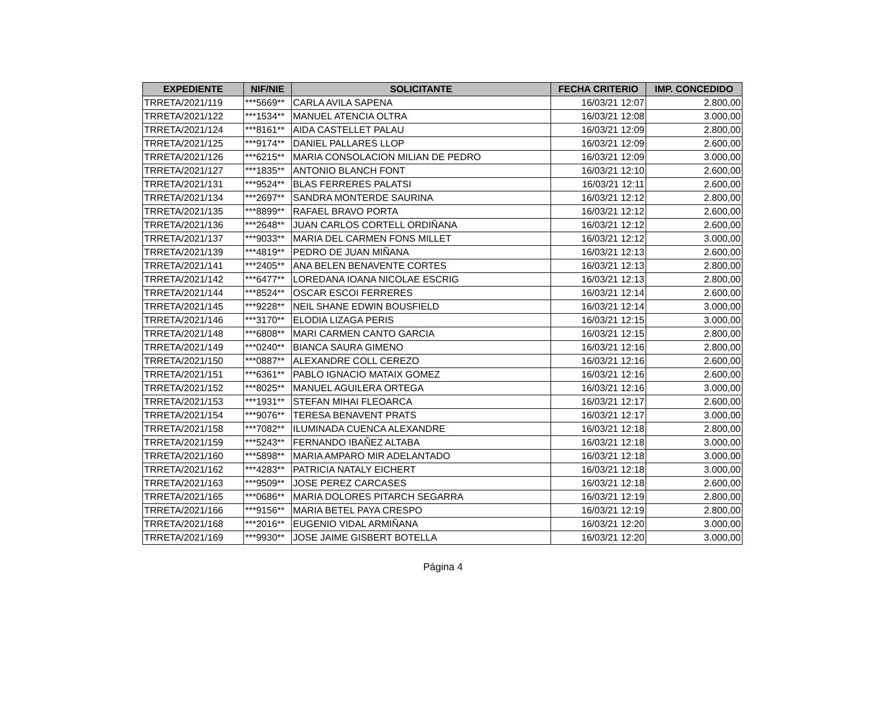| EXPEDIENTE | NIF/NIE | SOLICITANTE | FECHA CRITERIO | IMP. CONCEDIDO |
| --- | --- | --- | --- | --- |
| TRRETA/2021/119 | ***5669** | CARLA AVILA SAPENA | 16/03/21 12:07 | 2.800,00 |
| TRRETA/2021/122 | ***1534** | MANUEL ATENCIA OLTRA | 16/03/21 12:08 | 3.000,00 |
| TRRETA/2021/124 | ***8161** | AIDA CASTELLET PALAU | 16/03/21 12:09 | 2.800,00 |
| TRRETA/2021/125 | ***9174** | DANIEL PALLARES LLOP | 16/03/21 12:09 | 2.600,00 |
| TRRETA/2021/126 | ***6215** | MARIA CONSOLACION MILIAN DE PEDRO | 16/03/21 12:09 | 3.000,00 |
| TRRETA/2021/127 | ***1835** | ANTONIO BLANCH FONT | 16/03/21 12:10 | 2.600,00 |
| TRRETA/2021/131 | ***9524** | BLAS FERRERES PALATSI | 16/03/21 12:11 | 2.600,00 |
| TRRETA/2021/134 | ***2697** | SANDRA MONTERDE SAURINA | 16/03/21 12:12 | 2.800,00 |
| TRRETA/2021/135 | ***8899** | RAFAEL BRAVO PORTA | 16/03/21 12:12 | 2.600,00 |
| TRRETA/2021/136 | ***2648** | JUAN CARLOS CORTELL ORDIÑANA | 16/03/21 12:12 | 2.600,00 |
| TRRETA/2021/137 | ***9033** | MARIA DEL CARMEN FONS MILLET | 16/03/21 12:12 | 3.000,00 |
| TRRETA/2021/139 | ***4819** | PEDRO DE JUAN MIÑANA | 16/03/21 12:13 | 2.600,00 |
| TRRETA/2021/141 | ***2405** | ANA BELEN BENAVENTE CORTES | 16/03/21 12:13 | 2.800,00 |
| TRRETA/2021/142 | ***6477** | LOREDANA IOANA NICOLAE ESCRIG | 16/03/21 12:13 | 2.800,00 |
| TRRETA/2021/144 | ***8524** | OSCAR ESCOI FERRERES | 16/03/21 12:14 | 2.600,00 |
| TRRETA/2021/145 | ***9228** | NEIL SHANE EDWIN BOUSFIELD | 16/03/21 12:14 | 3.000,00 |
| TRRETA/2021/146 | ***3170** | ELODIA LIZAGA PERIS | 16/03/21 12:15 | 3.000,00 |
| TRRETA/2021/148 | ***6808** | MARI CARMEN CANTO GARCIA | 16/03/21 12:15 | 2.800,00 |
| TRRETA/2021/149 | ***0240** | BIANCA SAURA GIMENO | 16/03/21 12:16 | 2.800,00 |
| TRRETA/2021/150 | ***0887** | ALEXANDRE COLL CEREZO | 16/03/21 12:16 | 2.600,00 |
| TRRETA/2021/151 | ***6361** | PABLO IGNACIO MATAIX GOMEZ | 16/03/21 12:16 | 2.600,00 |
| TRRETA/2021/152 | ***8025** | MANUEL AGUILERA ORTEGA | 16/03/21 12:16 | 3.000,00 |
| TRRETA/2021/153 | ***1931** | STEFAN MIHAI FLEOARCA | 16/03/21 12:17 | 2.600,00 |
| TRRETA/2021/154 | ***9076** | TERESA BENAVENT PRATS | 16/03/21 12:17 | 3.000,00 |
| TRRETA/2021/158 | ***7082** | ILUMINADA CUENCA ALEXANDRE | 16/03/21 12:18 | 2.800,00 |
| TRRETA/2021/159 | ***5243** | FERNANDO IBAÑEZ ALTABA | 16/03/21 12:18 | 3.000,00 |
| TRRETA/2021/160 | ***5898** | MARIA AMPARO MIR ADELANTADO | 16/03/21 12:18 | 3.000,00 |
| TRRETA/2021/162 | ***4283** | PATRICIA NATALY EICHERT | 16/03/21 12:18 | 3.000,00 |
| TRRETA/2021/163 | ***9509** | JOSE PEREZ CARCASES | 16/03/21 12:18 | 2.600,00 |
| TRRETA/2021/165 | ***0686** | MARIA DOLORES PITARCH SEGARRA | 16/03/21 12:19 | 2.800,00 |
| TRRETA/2021/166 | ***9156** | MARIA BETEL PAYA CRESPO | 16/03/21 12:19 | 2.800,00 |
| TRRETA/2021/168 | ***2016** | EUGENIO VIDAL ARMIÑANA | 16/03/21 12:20 | 3.000,00 |
| TRRETA/2021/169 | ***9930** | JOSE JAIME GISBERT BOTELLA | 16/03/21 12:20 | 3.000,00 |
Página 4